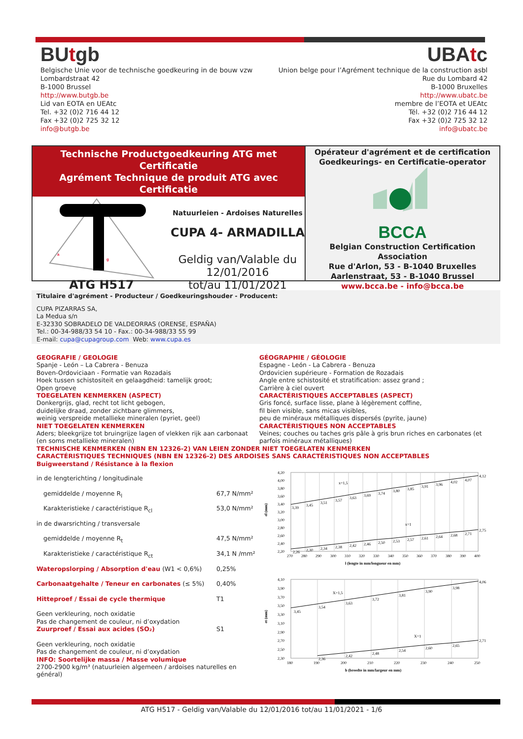BUtgb
Belgische Unie voor de technische goedkeuring in de bouw vzw
Lombardstraat 42
B-1000 Brussel
http://www.butgb.be
Lid van EOTA en UEAtc
Tel. +32 (0)2 716 44 12
Fax +32 (0)2 725 32 12
info@butgb.be
UBAtc
Union belge pour l’Agrément technique de la construction asbl
Rue du Lombard 42
B-1000 Bruxelles
http://www.ubatc.be
membre de l’EOTA et UEAtc
Tél. +32 (0)2 716 44 12
Fax +32 (0)2 725 32 12
info@ubatc.be
Technische Productgoedkeuring ATG met Certificatie
Agrément Technique de produit ATG avec Certificatie
a
g
ATG H517
Natuurleien - Ardoises Naturelles
CUPA 4- ARMADILLA
Geldig van/Valable du
12/01/2016
tot/au 11/01/2021
Opérateur d'agrément et de certification
Goedkeurings- en Certificatie-operator
BCCA
Belgian Construction Certification Association
Rue d'Arlon, 53 - B-1040 Bruxelles
Aarlenstraat, 53 - B-1040 Brussel
www.bcca.be - info@bcca.be
Titulaire d'agrément - Producteur / Goedkeuringshouder - Producent:
CUPA PIZARRAS SA,
La Medua s/n
E-32330 SOBRADELO DE VALDEORRAS (ORENSE, ESPAÑA)
Tel.: 00-34-988/33 54 10 - Fax.: 00-34-988/33 55 99
E-mail: cupa@cupagroup.com Web: www.cupa.es
GEOGRAFIE / GEOLOGIE
Spanje - León – La Cabrera - Benuza
Boven-Ordoviciaan - Formatie van Rozadais
Hoek tussen schistositeit en gelaagdheid: tamelijk groot;
Open groeve
TOEGELATEN KENMERKEN (ASPECT)
Donkergrijs, glad, recht tot licht gebogen,
duidelijke draad, zonder zichtbare glimmers,
weinig verspreide metallieke mineralen (pyriet, geel)
NIET TOEGELATEN KENMERKEN
Aders; bleekgrijze tot bruingrijze lagen of vlekken rijk aan carbonaat (en soms metallieke mineralen)
GÉOGRAPHIE / GÉOLOGIE
Espagne - León - La Cabrera - Benuza
Ordovicien supérieure - Formation de Rozadais
Angle entre schistosité et stratification: assez grand ;
Carrière à ciel ouvert
CARACTÉRISTIQUES ACCEPTABLES (ASPECT)
Gris foncé, surface lisse, plane à légèrement coffine,
fil bien visible, sans micas visibles,
peu de minéraux métalliques dispersés (pyrite, jaune)
CARACTÉRISTIQUES NON ACCEPTABLES
Veines; couches ou taches gris pâle à gris brun riches en carbonates (et parfois minéraux métalliques)
TECHNISCHE KENMERKEN (NBN EN 12326-2) VAN LEIEN ZONDER NIET TOEGELATEN KENMERKEN
CARACTÉRISTIQUES TECHNIQUES (NBN EN 12326-2) DES ARDOISES SANS CARACTÉRISTIQUES NON ACCEPTABLES
Buigweerstand / Résistance à la flexion
| in de lengterichting / longitudinale | |
| gemiddelde / moyenne R<sub>l</sub> | 67,7 N/mm² |
| Karakteristieke / caractéristique R<sub>cl</sub> | 53,0 N/mm² |
| in de dwarsrichting / transversale | |
| gemiddelde / moyenne R<sub>t</sub> | 47,5 N/mm² |
| Karakteristieke / caractéristique R<sub>ct</sub> | 34,1 N /mm² |
| Wateropslorping / Absorption d'eau (W1 < 0,6%) | 0,25% |
| Carbonaatgehalte / Teneur en carbonates (≤ 5%) | 0,40% |
| Hitteproef / Essai de cycle thermique | T1 |
| Geen verkleuring, noch oxidatie Pas de changement de couleur, ni d’oxydation | |
| Zuurproef / Essai aux acides (SO₂) | S1 |
| Geen verkleuring, noch oxidatie Pas de changement de couleur, ni d’oxydation INFO: Soortelijke massa / Masse volumique 2700-2900 kg/m³ (natuurleien algemeen / ardoises naturelles en général) | |
4,20
4,00
3,80
3,60
3,40
3,20
3,00
2,80
2,60
2,40
2,20
270
280
290
300
310
320
330
340
350
360
370
380
390
400
3,39
3,45
3,51
3,57
3,63
3,69
3,74
3,80
3,85
3,91
3,96
4,02
4,07
4,12
x=1,5
x=1
2,26
2,30
2,34
2,38
2,42
2,46
2,50
2,53
2,57
2,61
2,64
2,68
2,71
2,75
l (lengte in mm/longueur en mm)
el (mm)
4,10
3,90
3,70
3,50
3,30
3,10
2,90
2,70
2,50
2,30
180
190
200
210
220
230
240
250
3,45
3,54
3,63
3,72
3,81
3,90
3,98
4,06
X=1,5
X=1
2,36
2,42
2,48
2,54
2,60
2,65
2,71
b (breedte in mm/largeur en mm)
et (mm)
ATG H517 - Geldig van/Valable du 12/01/2016 tot/au 11/01/2021 - 1/6